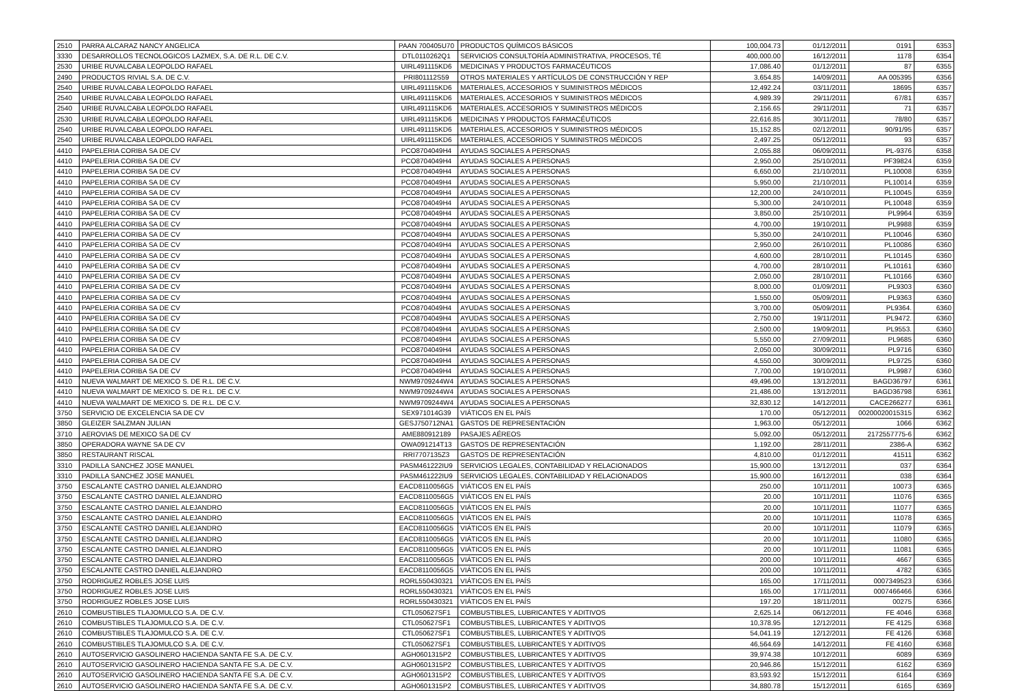| 2510 | PARRA ALCARAZ NANCY ANGELICA | PAAN 700405U70 | PRODUCTOS QUÍMICOS BÁSICOS | 100,004.73 | 01/12/2011 | 0191 | 6353 |
| 3330 | DESARROLLOS TECNOLOGICOS LAZMEX, S.A. DE R.L. DE C.V. | DTL0110262Q1 | SERVICIOS CONSULTORÍA ADMINISTRATIVA, PROCESOS, TÉ | 400,000.00 | 16/12/2011 | 1178 | 6354 |
| 2530 | URIBE RUVALCABA LEOPOLDO RAFAEL | UIRL491115KD6 | MEDICINAS Y PRODUCTOS FARMACÉUTICOS | 17,086.40 | 01/12/2011 | 87 | 6355 |
| 2490 | PRODUCTOS RIVIAL S.A. DE C.V. | PRI801112S59 | OTROS MATERIALES Y ARTÍCULOS DE CONSTRUCCIÓN Y REP | 3,654.85 | 14/09/2011 | AA 005395 | 6356 |
| 2540 | URIBE RUVALCABA LEOPOLDO RAFAEL | UIRL491115KD6 | MATERIALES, ACCESORIOS Y SUMINISTROS MÉDICOS | 12,492.24 | 03/11/2011 | 18695 | 6357 |
| 2540 | URIBE RUVALCABA LEOPOLDO RAFAEL | UIRL491115KD6 | MATERIALES, ACCESORIOS Y SUMINISTROS MÉDICOS | 4,989.39 | 29/11/2011 | 67/81 | 6357 |
| 2540 | URIBE RUVALCABA LEOPOLDO RAFAEL | UIRL491115KD6 | MATERIALES, ACCESORIOS Y SUMINISTROS MÉDICOS | 2,156.65 | 29/11/2011 | 71 | 6357 |
| 2530 | URIBE RUVALCABA LEOPOLDO RAFAEL | UIRL491115KD6 | MEDICINAS Y PRODUCTOS FARMACÉUTICOS | 22,616.85 | 30/11/2011 | 78/80 | 6357 |
| 2540 | URIBE RUVALCABA LEOPOLDO RAFAEL | UIRL491115KD6 | MATERIALES, ACCESORIOS Y SUMINISTROS MÉDICOS | 15,152.85 | 02/12/2011 | 90/91/95 | 6357 |
| 2540 | URIBE RUVALCABA LEOPOLDO RAFAEL | UIRL491115KD6 | MATERIALES, ACCESORIOS Y SUMINISTROS MÉDICOS | 2,497.25 | 05/12/2011 | 93 | 6357 |
| 4410 | PAPELERIA CORIBA SA DE CV | PCO8704049H4 | AYUDAS SOCIALES A PERSONAS | 2,055.88 | 06/09/2011 | PL-9376 | 6358 |
| 4410 | PAPELERIA CORIBA SA DE CV | PCO8704049H4 | AYUDAS SOCIALES A PERSONAS | 2,950.00 | 25/10/2011 | PF39824 | 6359 |
| 4410 | PAPELERIA CORIBA SA DE CV | PCO8704049H4 | AYUDAS SOCIALES A PERSONAS | 6,650.00 | 21/10/2011 | PL10008 | 6359 |
| 4410 | PAPELERIA CORIBA SA DE CV | PCO8704049H4 | AYUDAS SOCIALES A PERSONAS | 5,950.00 | 21/10/2011 | PL10014 | 6359 |
| 4410 | PAPELERIA CORIBA SA DE CV | PCO8704049H4 | AYUDAS SOCIALES A PERSONAS | 12,200.00 | 24/10/2011 | PL10045 | 6359 |
| 4410 | PAPELERIA CORIBA SA DE CV | PCO8704049H4 | AYUDAS SOCIALES A PERSONAS | 5,300.00 | 24/10/2011 | PL10048 | 6359 |
| 4410 | PAPELERIA CORIBA SA DE CV | PCO8704049H4 | AYUDAS SOCIALES A PERSONAS | 3,850.00 | 25/10/2011 | PL9964 | 6359 |
| 4410 | PAPELERIA CORIBA SA DE CV | PCO8704049H4 | AYUDAS SOCIALES A PERSONAS | 4,700.00 | 19/10/2011 | PL9988 | 6359 |
| 4410 | PAPELERIA CORIBA SA DE CV | PCO8704049H4 | AYUDAS SOCIALES A PERSONAS | 5,350.00 | 24/10/2011 | PL10046 | 6360 |
| 4410 | PAPELERIA CORIBA SA DE CV | PCO8704049H4 | AYUDAS SOCIALES A PERSONAS | 2,950.00 | 26/10/2011 | PL10086 | 6360 |
| 4410 | PAPELERIA CORIBA SA DE CV | PCO8704049H4 | AYUDAS SOCIALES A PERSONAS | 4,600.00 | 28/10/2011 | PL10145 | 6360 |
| 4410 | PAPELERIA CORIBA SA DE CV | PCO8704049H4 | AYUDAS SOCIALES A PERSONAS | 4,700.00 | 28/10/2011 | PL10161 | 6360 |
| 4410 | PAPELERIA CORIBA SA DE CV | PCO8704049H4 | AYUDAS SOCIALES A PERSONAS | 2,050.00 | 28/10/2011 | PL10166 | 6360 |
| 4410 | PAPELERIA CORIBA SA DE CV | PCO8704049H4 | AYUDAS SOCIALES A PERSONAS | 8,000.00 | 01/09/2011 | PL9303 | 6360 |
| 4410 | PAPELERIA CORIBA SA DE CV | PCO8704049H4 | AYUDAS SOCIALES A PERSONAS | 1,550.00 | 05/09/2011 | PL9363 | 6360 |
| 4410 | PAPELERIA CORIBA SA DE CV | PCO8704049H4 | AYUDAS SOCIALES A PERSONAS | 3,700.00 | 05/09/2011 | PL9364. | 6360 |
| 4410 | PAPELERIA CORIBA SA DE CV | PCO8704049H4 | AYUDAS SOCIALES A PERSONAS | 2,750.00 | 19/11/2011 | PL9472. | 6360 |
| 4410 | PAPELERIA CORIBA SA DE CV | PCO8704049H4 | AYUDAS SOCIALES A PERSONAS | 2,500.00 | 19/09/2011 | PL9553. | 6360 |
| 4410 | PAPELERIA CORIBA SA DE CV | PCO8704049H4 | AYUDAS SOCIALES A PERSONAS | 5,550.00 | 27/09/2011 | PL9685 | 6360 |
| 4410 | PAPELERIA CORIBA SA DE CV | PCO8704049H4 | AYUDAS SOCIALES A PERSONAS | 2,050.00 | 30/09/2011 | PL9716 | 6360 |
| 4410 | PAPELERIA CORIBA SA DE CV | PCO8704049H4 | AYUDAS SOCIALES A PERSONAS | 4,550.00 | 30/09/2011 | PL9725 | 6360 |
| 4410 | PAPELERIA CORIBA SA DE CV | PCO8704049H4 | AYUDAS SOCIALES A PERSONAS | 7,700.00 | 19/10/2011 | PL9987 | 6360 |
| 4410 | NUEVA WALMART DE MEXICO S. DE R.L. DE C.V. | NWM9709244W4 | AYUDAS SOCIALES A PERSONAS | 49,496.00 | 13/12/2011 | BAGD36797 | 6361 |
| 4410 | NUEVA WALMART DE MEXICO S. DE R.L. DE C.V. | NWM9709244W4 | AYUDAS SOCIALES A PERSONAS | 21,486.00 | 13/12/2011 | BAGD36798 | 6361 |
| 4410 | NUEVA WALMART DE MEXICO S. DE R.L. DE C.V. | NWM9709244W4 | AYUDAS SOCIALES A PERSONAS | 32,830.12 | 14/12/2011 | CACE266277 | 6361 |
| 3750 | SERVICIO DE EXCELENCIA SA DE CV | SEX971014G39 | VIÁTICOS EN EL PAÍS | 170.00 | 05/12/2011 | 00200020015315 | 6362 |
| 3850 | GLEIZER SALZMAN JULIAN | GESJ750712NA1 | GASTOS DE REPRESENTACIÓN | 1,963.00 | 05/12/2011 | 1066 | 6362 |
| 3710 | AEROVIAS DE MEXICO SA DE CV | AME880912189 | PASAJES AÉREOS | 5,092.00 | 05/12/2011 | 2172557775-6 | 6362 |
| 3850 | OPERADORA WAYNE SA DE CV | OWA091214T13 | GASTOS DE REPRESENTACIÓN | 1,192.00 | 28/11/2011 | 2386-A | 6362 |
| 3850 | RESTAURANT RISCAL | RRI7707135Z3 | GASTOS DE REPRESENTACIÓN | 4,810.00 | 01/12/2011 | 41511 | 6362 |
| 3310 | PADILLA SANCHEZ JOSE MANUEL | PASM461222IU9 | SERVICIOS LEGALES, CONTABILIDAD Y RELACIONADOS | 15,900.00 | 13/12/2011 | 037 | 6364 |
| 3310 | PADILLA SANCHEZ JOSE MANUEL | PASM461222IU9 | SERVICIOS LEGALES, CONTABILIDAD Y RELACIONADOS | 15,900.00 | 16/12/2011 | 038 | 6364 |
| 3750 | ESCALANTE CASTRO DANIEL ALEJANDRO | EACD8110056G5 | VIÁTICOS EN EL PAÍS | 250.00 | 10/11/2011 | 10073 | 6365 |
| 3750 | ESCALANTE CASTRO DANIEL ALEJANDRO | EACD8110056G5 | VIÁTICOS EN EL PAÍS | 20.00 | 10/11/2011 | 11076 | 6365 |
| 3750 | ESCALANTE CASTRO DANIEL ALEJANDRO | EACD8110056G5 | VIÁTICOS EN EL PAÍS | 20.00 | 10/11/2011 | 11077 | 6365 |
| 3750 | ESCALANTE CASTRO DANIEL ALEJANDRO | EACD8110056G5 | VIÁTICOS EN EL PAÍS | 20.00 | 10/11/2011 | 11078 | 6365 |
| 3750 | ESCALANTE CASTRO DANIEL ALEJANDRO | EACD8110056G5 | VIÁTICOS EN EL PAÍS | 20.00 | 10/11/2011 | 11079 | 6365 |
| 3750 | ESCALANTE CASTRO DANIEL ALEJANDRO | EACD8110056G5 | VIÁTICOS EN EL PAÍS | 20.00 | 10/11/2011 | 11080 | 6365 |
| 3750 | ESCALANTE CASTRO DANIEL ALEJANDRO | EACD8110056G5 | VIÁTICOS EN EL PAÍS | 20.00 | 10/11/2011 | 11081 | 6365 |
| 3750 | ESCALANTE CASTRO DANIEL ALEJANDRO | EACD8110056G5 | VIÁTICOS EN EL PAÍS | 200.00 | 10/11/2011 | 4667 | 6365 |
| 3750 | ESCALANTE CASTRO DANIEL ALEJANDRO | EACD8110056G5 | VIÁTICOS EN EL PAÍS | 200.00 | 10/11/2011 | 4782 | 6365 |
| 3750 | RODRIGUEZ ROBLES JOSE LUIS | RORL550430321 | VIÁTICOS EN EL PAÍS | 165.00 | 17/11/2011 | 0007349523 | 6366 |
| 3750 | RODRIGUEZ ROBLES JOSE LUIS | RORL550430321 | VIÁTICOS EN EL PAÍS | 165.00 | 17/11/2011 | 0007466466 | 6366 |
| 3750 | RODRIGUEZ ROBLES JOSE LUIS | RORL550430321 | VIÁTICOS EN EL PAÍS | 197.20 | 18/11/2011 | 00275 | 6366 |
| 2610 | COMBUSTIBLES TLAJOMULCO S.A. DE C.V. | CTL050627SF1 | COMBUSTIBLES, LUBRICANTES Y ADITIVOS | 2,625.14 | 06/12/2011 | FE 4046 | 6368 |
| 2610 | COMBUSTIBLES TLAJOMULCO S.A. DE C.V. | CTL050627SF1 | COMBUSTIBLES, LUBRICANTES Y ADITIVOS | 10,378.95 | 12/12/2011 | FE 4125 | 6368 |
| 2610 | COMBUSTIBLES TLAJOMULCO S.A. DE C.V. | CTL050627SF1 | COMBUSTIBLES, LUBRICANTES Y ADITIVOS | 54,041.19 | 12/12/2011 | FE 4126 | 6368 |
| 2610 | COMBUSTIBLES TLAJOMULCO S.A. DE C.V. | CTL050627SF1 | COMBUSTIBLES, LUBRICANTES Y ADITIVOS | 46,564.69 | 14/12/2011 | FE 4160 | 6368 |
| 2610 | AUTOSERVICIO GASOLINERO HACIENDA SANTA FE S.A. DE C.V. | AGH0601315P2 | COMBUSTIBLES, LUBRICANTES Y ADITIVOS | 39,974.38 | 10/12/2011 | 6089 | 6369 |
| 2610 | AUTOSERVICIO GASOLINERO HACIENDA SANTA FE S.A. DE C.V. | AGH0601315P2 | COMBUSTIBLES, LUBRICANTES Y ADITIVOS | 20,946.86 | 15/12/2011 | 6162 | 6369 |
| 2610 | AUTOSERVICIO GASOLINERO HACIENDA SANTA FE S.A. DE C.V. | AGH0601315P2 | COMBUSTIBLES, LUBRICANTES Y ADITIVOS | 83,593.92 | 15/12/2011 | 6164 | 6369 |
| 2610 | AUTOSERVICIO GASOLINERO HACIENDA SANTA FE S.A. DE C.V. | AGH0601315P2 | COMBUSTIBLES, LUBRICANTES Y ADITIVOS | 34,880.78 | 15/12/2011 | 6165 | 6369 |